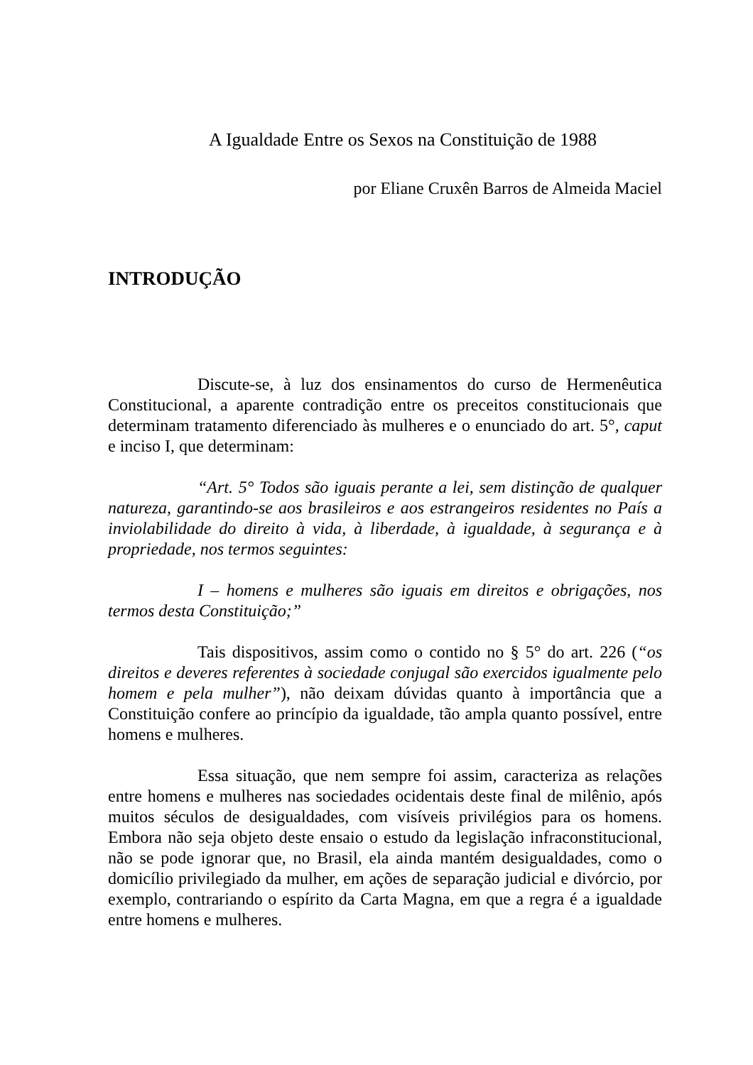A Igualdade Entre os Sexos na Constituição de 1988
por Eliane Cruxên Barros de Almeida Maciel
INTRODUÇÃO
Discute-se, à luz dos ensinamentos do curso de Hermenêutica Constitucional, a aparente contradição entre os preceitos constitucionais que determinam tratamento diferenciado às mulheres e o enunciado do art. 5°, caput e inciso I, que determinam:
“Art. 5° Todos são iguais perante a lei, sem distinção de qualquer natureza, garantindo-se aos brasileiros e aos estrangeiros residentes no País a inviolabilidade do direito à vida, à liberdade, à igualdade, à segurança e à propriedade, nos termos seguintes:
I – homens e mulheres são iguais em direitos e obrigações, nos termos desta Constituição;”
Tais dispositivos, assim como o contido no § 5° do art. 226 (“os direitos e deveres referentes à sociedade conjugal são exercidos igualmente pelo homem e pela mulher”), não deixam dúvidas quanto à importância que a Constituição confere ao princípio da igualdade, tão ampla quanto possível, entre homens e mulheres.
Essa situação, que nem sempre foi assim, caracteriza as relações entre homens e mulheres nas sociedades ocidentais deste final de milênio, após muitos séculos de desigualdades, com visíveis privilégios para os homens. Embora não seja objeto deste ensaio o estudo da legislação infraconstitucional, não se pode ignorar que, no Brasil, ela ainda mantém desigualdades, como o domicílio privilegiado da mulher, em ações de separação judicial e divórcio, por exemplo, contrariando o espírito da Carta Magna, em que a regra é a igualdade entre homens e mulheres.